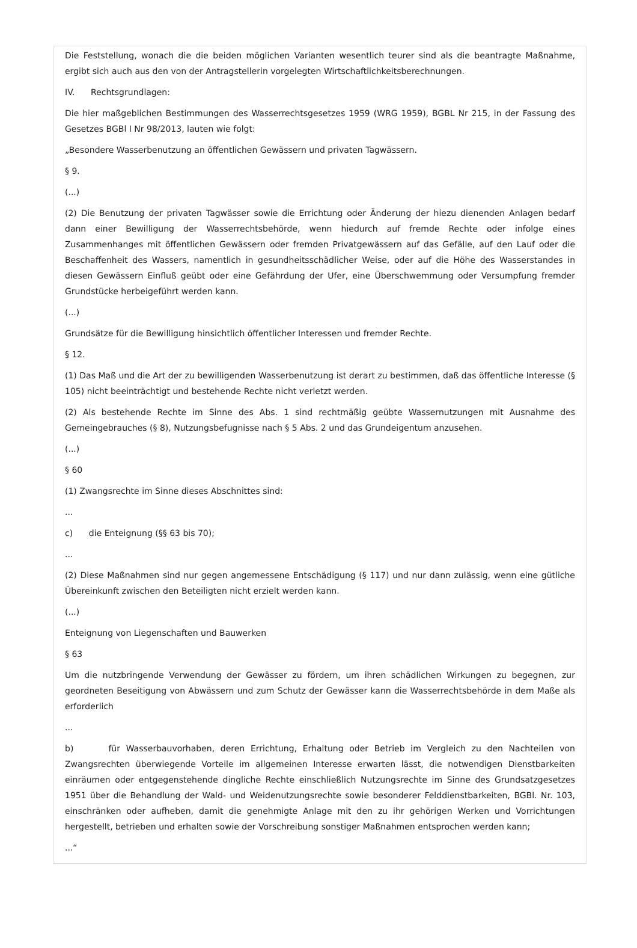Die Feststellung, wonach die die beiden möglichen Varianten wesentlich teurer sind als die beantragte Maßnahme, ergibt sich auch aus den von der Antragstellerin vorgelegten Wirtschaftlichkeitsberechnungen.
IV. Rechtsgrundlagen:
Die hier maßgeblichen Bestimmungen des Wasserrechtsgesetzes 1959 (WRG 1959), BGBL Nr 215, in der Fassung des Gesetzes BGBl I Nr 98/2013, lauten wie folgt:
„Besondere Wasserbenutzung an öffentlichen Gewässern und privaten Tagwässern.
§ 9.
(...)
(2) Die Benutzung der privaten Tagwässer sowie die Errichtung oder Änderung der hiezu dienenden Anlagen bedarf dann einer Bewilligung der Wasserrechtsbehörde, wenn hiedurch auf fremde Rechte oder infolge eines Zusammenhanges mit öffentlichen Gewässern oder fremden Privatgewässern auf das Gefälle, auf den Lauf oder die Beschaffenheit des Wassers, namentlich in gesundheitsschädlicher Weise, oder auf die Höhe des Wasserstandes in diesen Gewässern Einfluß geübt oder eine Gefährdung der Ufer, eine Überschwemmung oder Versumpfung fremder Grundstücke herbeigeführt werden kann.
(...)
Grundsätze für die Bewilligung hinsichtlich öffentlicher Interessen und fremder Rechte.
§ 12.
(1) Das Maß und die Art der zu bewilligenden Wasserbenutzung ist derart zu bestimmen, daß das öffentliche Interesse (§ 105) nicht beeinträchtigt und bestehende Rechte nicht verletzt werden.
(2) Als bestehende Rechte im Sinne des Abs. 1 sind rechtmäßig geübte Wassernutzungen mit Ausnahme des Gemeingebrauches (§ 8), Nutzungsbefugnisse nach § 5 Abs. 2 und das Grundeigentum anzusehen.
(...)
§ 60
(1) Zwangsrechte im Sinne dieses Abschnittes sind:
...
c) die Enteignung (§§ 63 bis 70);
...
(2) Diese Maßnahmen sind nur gegen angemessene Entschädigung (§ 117) und nur dann zulässig, wenn eine gütliche Übereinkunft zwischen den Beteiligten nicht erzielt werden kann.
(...)
Enteignung von Liegenschaften und Bauwerken
§ 63
Um die nutzbringende Verwendung der Gewässer zu fördern, um ihren schädlichen Wirkungen zu begegnen, zur geordneten Beseitigung von Abwässern und zum Schutz der Gewässer kann die Wasserrechtsbehörde in dem Maße als erforderlich
...
b) für Wasserbauvorhaben, deren Errichtung, Erhaltung oder Betrieb im Vergleich zu den Nachteilen von Zwangsrechten überwiegende Vorteile im allgemeinen Interesse erwarten lässt, die notwendigen Dienstbarkeiten einräumen oder entgegenstehende dingliche Rechte einschließlich Nutzungsrechte im Sinne des Grundsatzgesetzes 1951 über die Behandlung der Wald- und Weidenutzungsrechte sowie besonderer Felddienstbarkeiten, BGBl. Nr. 103, einschränken oder aufheben, damit die genehmigte Anlage mit den zu ihr gehörigen Werken und Vorrichtungen hergestellt, betrieben und erhalten sowie der Vorschreibung sonstiger Maßnahmen entsprochen werden kann;
...“